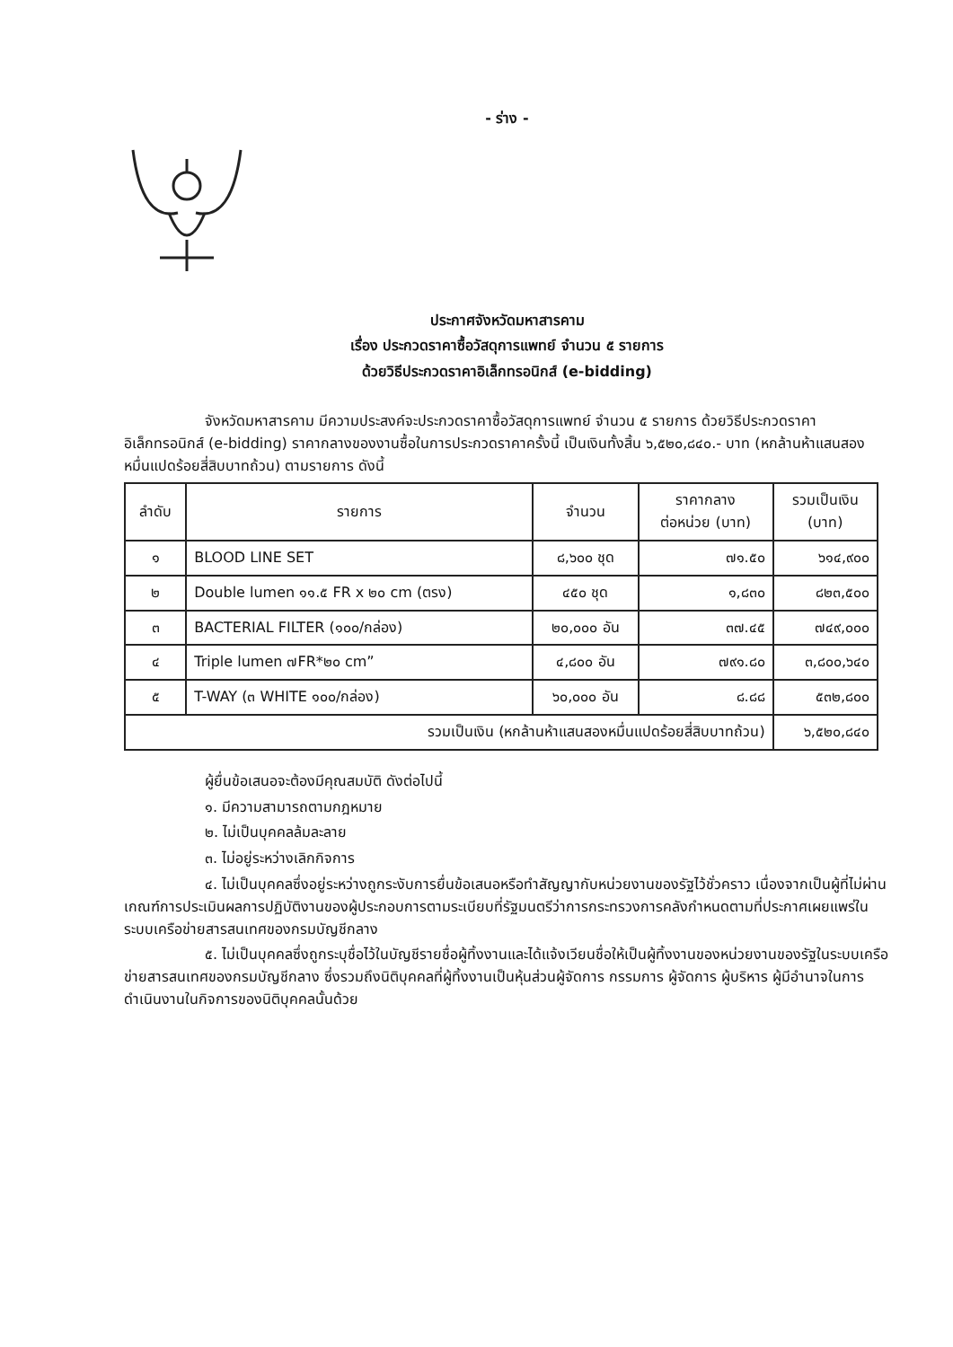- ร่าง -
ประกาศจังหวัดมหาสารคาม
เรื่อง ประกวดราคาซื้อวัสดุการแพทย์ จำนวน ๕ รายการ
ด้วยวิธีประกวดราคาอิเล็กทรอนิกส์ (e-bidding)
จังหวัดมหาสารคาม มีความประสงค์จะประกวดราคาซื้อวัสดุการแพทย์ จำนวน ๕ รายการ ด้วยวิธีประกวดราคาอิเล็กทรอนิกส์ (e-bidding) ราคากลางของงานซื้อในการประกวดราคาครั้งนี้ เป็นเงินทั้งสิ้น ๖,๕๒๐,๘๔๐.- บาท (หกล้านห้าแสนสองหมื่นแปดร้อยสี่สิบบาทถ้วน) ตามรายการ ดังนี้
| ลำดับ | รายการ | จำนวน | ราคากลาง ต่อหน่วย (บาท) | รวมเป็นเงิน (บาท) |
| --- | --- | --- | --- | --- |
| ๑ | BLOOD LINE SET | ๘,๖๐๐ ชุด | ๗๑.๕๐ | ๖๑๔,๙๐๐ |
| ๒ | Double lumen ๑๑.๕ FR x ๒๐ cm (ตรง) | ๔๕๐ ชุด | ๑,๘๓๐ | ๘๒๓,๕๐๐ |
| ๓ | BACTERIAL FILTER (๑๐๐/กล่อง) | ๒๐,๐๐๐ อัน | ๓๗.๔๕ | ๗๔๙,๐๐๐ |
| ๔ | Triple lumen ๗FR*๒๐ cm” | ๔,๘๐๐ อัน | ๗๙๑.๘๐ | ๓,๘๐๐,๖๔๐ |
| ๕ | T-WAY (๓ WHITE ๑๐๐/กล่อง) | ๖๐,๐๐๐ อัน | ๘.๘๘ | ๕๓๒,๘๐๐ |
| รวมเป็นเงิน (หกล้านห้าแสนสองหมื่นแปดร้อยสี่สิบบาทถ้วน) | | | | ๖,๕๒๐,๘๔๐ |
ผู้ยื่นข้อเสนอจะต้องมีคุณสมบัติ ดังต่อไปนี้
๑. มีความสามารถตามกฎหมาย
๒. ไม่เป็นบุคคลล้มละลาย
๓. ไม่อยู่ระหว่างเลิกกิจการ
๔. ไม่เป็นบุคคลซึ่งอยู่ระหว่างถูกระงับการยื่นข้อเสนอหรือทำสัญญากับหน่วยงานของรัฐไว้ชั่วคราว เนื่องจากเป็นผู้ที่ไม่ผ่านเกณฑ์การประเมินผลการปฏิบัติงานของผู้ประกอบการตามระเบียบที่รัฐมนตรีว่าการกระทรวงการคลังกำหนดตามที่ประกาศเผยแพร่ในระบบเครือข่ายสารสนเทศของกรมบัญชีกลาง
๕. ไม่เป็นบุคคลซึ่งถูกระบุชื่อไว้ในบัญชีรายชื่อผู้ทิ้งงานและได้แจ้งเวียนชื่อให้เป็นผู้ทิ้งงานของหน่วยงานของรัฐในระบบเครือข่ายสารสนเทศของกรมบัญชีกลาง ซึ่งรวมถึงนิติบุคคลที่ผู้ทิ้งงานเป็นหุ้นส่วนผู้จัดการ กรรมการ ผู้จัดการ ผู้บริหาร ผู้มีอำนาจในการดำเนินงานในกิจการของนิติบุคคลนั้นด้วย